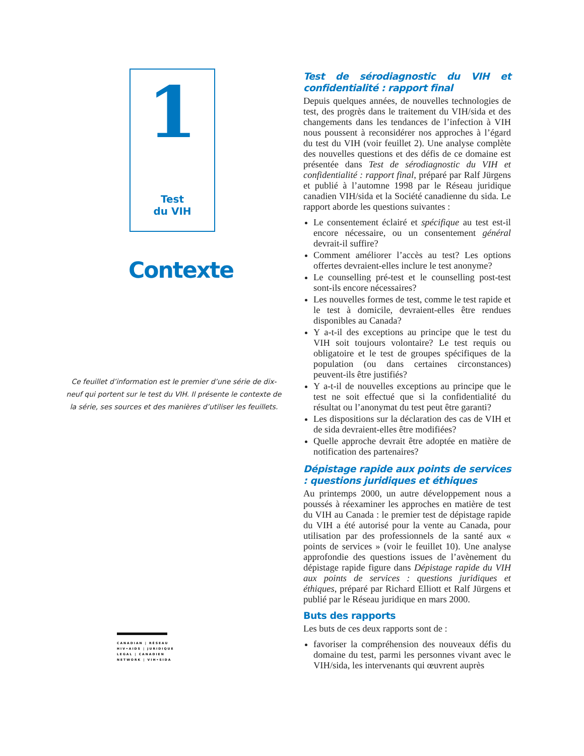1
Test
du VIH
Contexte
Ce feuillet d’information est le premier d’une série de dix-neuf qui portent sur le test du VIH. Il présente le contexte de la série, ses sources et des manières d’utiliser les feuillets.
CANADIAN | RÉSEAU
HIV•AIDS | JURIDIQUE
LEGAL | CANADIEN
NETWORK | VIH•SIDA
Test de sérodiagnostic du VIH et confidentialité : rapport final
Depuis quelques années, de nouvelles technologies de test, des progrès dans le traitement du VIH/sida et des changements dans les tendances de l’infection à VIH nous poussent à reconsidérer nos approches à l’égard du test du VIH (voir feuillet 2). Une analyse complète des nouvelles questions et des défis de ce domaine est présentée dans Test de sérodiagnostic du VIH et confidentialité : rapport final, préparé par Ralf Jürgens et publié à l’automne 1998 par le Réseau juridique canadien VIH/sida et la Société canadienne du sida. Le rapport aborde les questions suivantes :
Le consentement éclairé et spécifique au test est-il encore nécessaire, ou un consentement général devrait-il suffire?
Comment améliorer l’accès au test? Les options offertes devraient-elles inclure le test anonyme?
Le counselling pré-test et le counselling post-test sont-ils encore nécessaires?
Les nouvelles formes de test, comme le test rapide et le test à domicile, devraient-elles être rendues disponibles au Canada?
Y a-t-il des exceptions au principe que le test du VIH soit toujours volontaire? Le test requis ou obligatoire et le test de groupes spécifiques de la population (ou dans certaines circonstances) peuvent-ils être justifiés?
Y a-t-il de nouvelles exceptions au principe que le test ne soit effectué que si la confidentialité du résultat ou l’anonymat du test peut être garanti?
Les dispositions sur la déclaration des cas de VIH et de sida devraient-elles être modifiées?
Quelle approche devrait être adoptée en matière de notification des partenaires?
Dépistage rapide aux points de services : questions juridiques et éthiques
Au printemps 2000, un autre développement nous a poussés à réexaminer les approches en matière de test du VIH au Canada : le premier test de dépistage rapide du VIH a été autorisé pour la vente au Canada, pour utilisation par des professionnels de la santé aux « points de services » (voir le feuillet 10). Une analyse approfondie des questions issues de l’avènement du dépistage rapide figure dans Dépistage rapide du VIH aux points de services : questions juridiques et éthiques, préparé par Richard Elliott et Ralf Jürgens et publié par le Réseau juridique en mars 2000.
Buts des rapports
Les buts de ces deux rapports sont de :
favoriser la compréhension des nouveaux défis du domaine du test, parmi les personnes vivant avec le VIH/sida, les intervenants qui œuvrent auprès